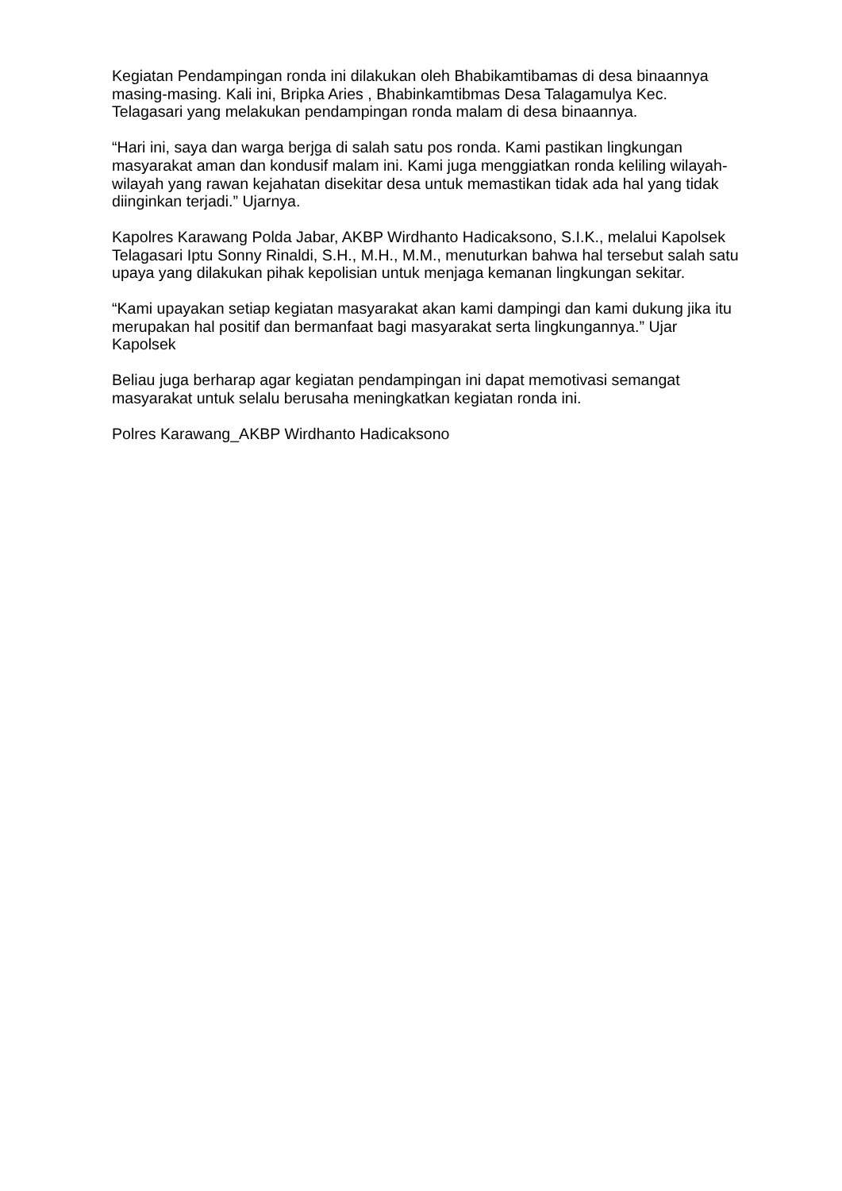Kegiatan Pendampingan ronda ini dilakukan oleh Bhabikamtibamas di desa binaannya masing-masing. Kali ini, Bripka Aries , Bhabinkamtibmas Desa Talagamulya Kec. Telagasari yang melakukan pendampingan ronda malam di desa binaannya.
“Hari ini, saya dan warga berjga di salah satu pos ronda. Kami pastikan lingkungan masyarakat aman dan kondusif malam ini. Kami juga menggiatkan ronda keliling wilayah-wilayah yang rawan kejahatan disekitar desa untuk memastikan tidak ada hal yang tidak diinginkan terjadi.” Ujarnya.
Kapolres Karawang Polda Jabar, AKBP Wirdhanto Hadicaksono, S.I.K., melalui Kapolsek Telagasari Iptu Sonny Rinaldi, S.H., M.H., M.M., menuturkan bahwa hal tersebut salah satu upaya yang dilakukan pihak kepolisian untuk menjaga kemanan lingkungan sekitar.
“Kami upayakan setiap kegiatan masyarakat akan kami dampingi dan kami dukung jika itu merupakan hal positif dan bermanfaat bagi masyarakat serta lingkungannya.” Ujar Kapolsek
Beliau juga berharap agar kegiatan pendampingan ini dapat memotivasi semangat masyarakat untuk selalu berusaha meningkatkan kegiatan ronda ini.
Polres Karawang_AKBP Wirdhanto Hadicaksono